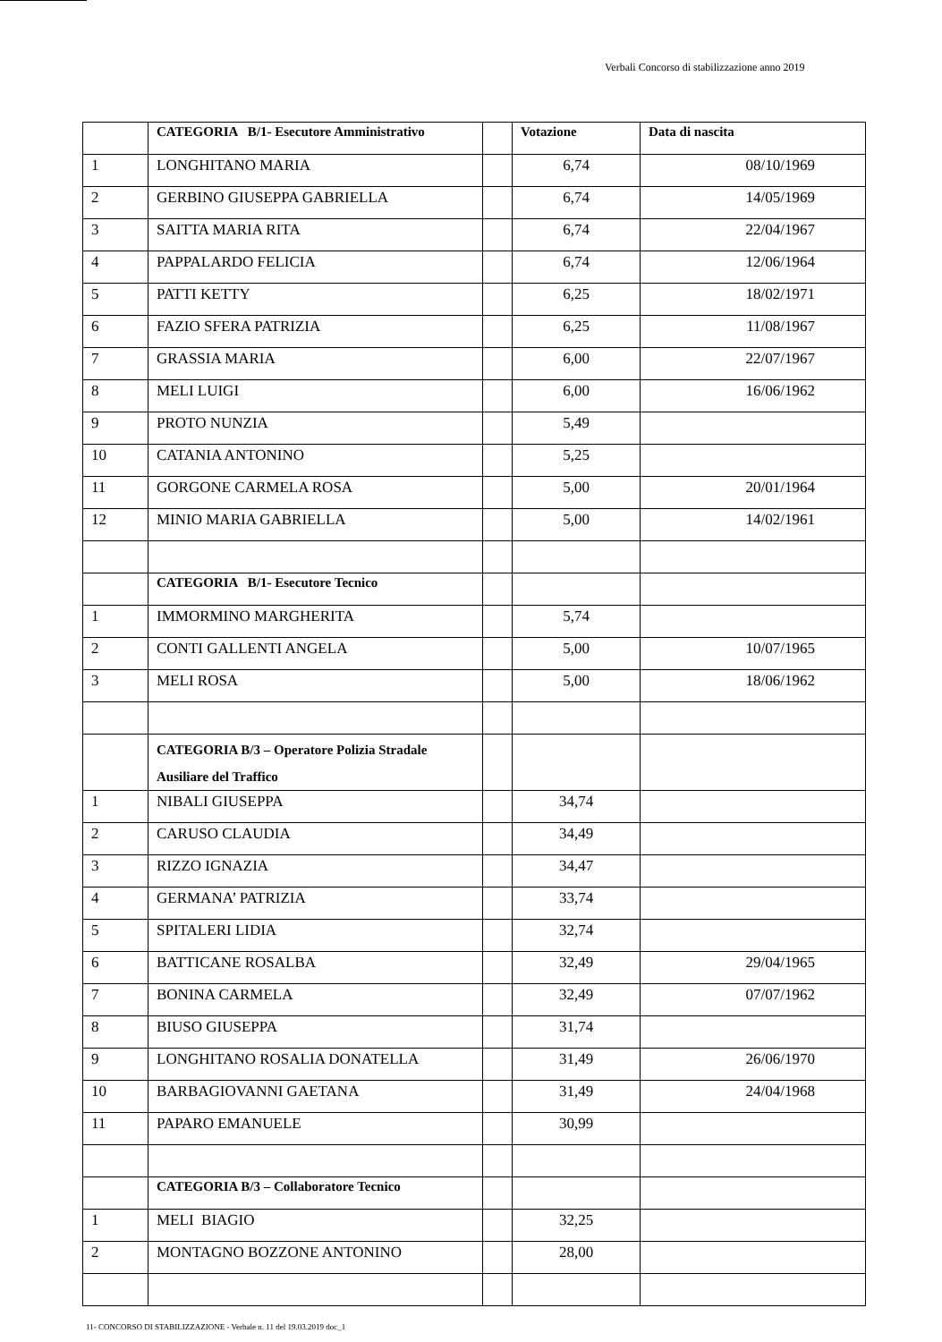Verbali Concorso di stabilizzazione anno 2019
| | CATEGORIA B/1- Esecutore Amministrativo | | Votazione | Data di nascita |
| 1 | LONGHITANO MARIA | | 6,74 | 08/10/1969 |
| 2 | GERBINO GIUSEPPA GABRIELLA | | 6,74 | 14/05/1969 |
| 3 | SAITTA MARIA RITA | | 6,74 | 22/04/1967 |
| 4 | PAPPALARDO FELICIA | | 6,74 | 12/06/1964 |
| 5 | PATTI KETTY | | 6,25 | 18/02/1971 |
| 6 | FAZIO SFERA PATRIZIA | | 6,25 | 11/08/1967 |
| 7 | GRASSIA MARIA | | 6,00 | 22/07/1967 |
| 8 | MELI LUIGI | | 6,00 | 16/06/1962 |
| 9 | PROTO NUNZIA | | 5,49 | |
| 10 | CATANIA ANTONINO | | 5,25 | |
| 11 | GORGONE CARMELA ROSA | | 5,00 | 20/01/1964 |
| 12 | MINIO MARIA GABRIELLA | | 5,00 | 14/02/1961 |
| | CATEGORIA B/1- Esecutore Tecnico | | | |
| 1 | IMMORMINO MARGHERITA | | 5,74 | |
| 2 | CONTI GALLENTI ANGELA | | 5,00 | 10/07/1965 |
| 3 | MELI ROSA | | 5,00 | 18/06/1962 |
| | CATEGORIA B/3 – Operatore Polizia Stradale Ausiliare del Traffico | | | |
| 1 | NIBALI GIUSEPPA | | 34,74 | |
| 2 | CARUSO CLAUDIA | | 34,49 | |
| 3 | RIZZO IGNAZIA | | 34,47 | |
| 4 | GERMANA’ PATRIZIA | | 33,74 | |
| 5 | SPITALERI LIDIA | | 32,74 | |
| 6 | BATTICANE ROSALBA | | 32,49 | 29/04/1965 |
| 7 | BONINA CARMELA | | 32,49 | 07/07/1962 |
| 8 | BIUSO GIUSEPPA | | 31,74 | |
| 9 | LONGHITANO ROSALIA DONATELLA | | 31,49 | 26/06/1970 |
| 10 | BARBAGIOVANNI GAETANA | | 31,49 | 24/04/1968 |
| 11 | PAPARO EMANUELE | | 30,99 | |
| | CATEGORIA B/3 – Collaboratore Tecnico | | | |
| 1 | MELI BIAGIO | | 32,25 | |
| 2 | MONTAGNO BOZZONE ANTONINO | | 28,00 | |
11- CONCORSO DI STABILIZZAZIONE - Verbale n. 11 del 19.03.2019 doc_1